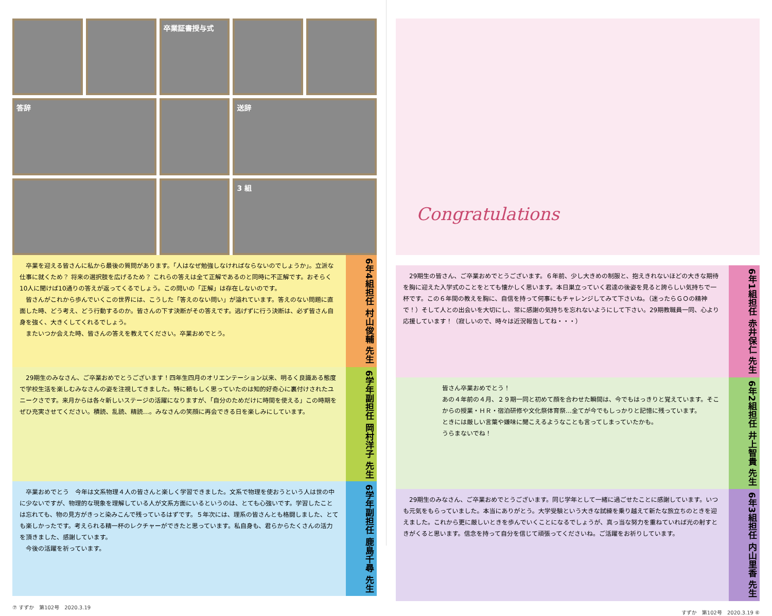卒業証書授与式
答辞
送辞
3 組
　卒業を迎える皆さんに私から最後の質問があります。「人はなぜ勉強しなければならないのでしょうか」。立派な仕事に就くため？ 将来の選択肢を広げるため？ これらの答えは全て正解であるのと同時に不正解です。おそらく10人に聞けば10通りの答えが返ってくるでしょう。この問いの「正解」は存在しないのです。
　皆さんがこれから歩んでいくこの世界には、こうした「答えのない問い」が溢れています。答えのない問題に直面した時、どう考え、どう行動するのか。皆さんの下す決断がその答えです。逃げずに行う決断は、必ず皆さん自身を強く、大きくしてくれるでしょう。
　またいつか会えた時、皆さんの答えを教えてください。卒業おめでとう。
6年4組担任 村山俊輔 先生
　29期生のみなさん、ご卒業おめでとうございます！四年生四月のオリエンテーション以来、明るく良識ある態度で学校生活を楽しむみなさんの姿を注視してきました。特に頼もしく思っていたのは知的好奇心に裏付けされたユニークさです。来月からは各々新しいステージの活躍になりますが、「自分のためだけに時間を使える」この時期をぜひ充実させてください。積読、乱読、精読…。みなさんの笑顔に再会できる日を楽しみにしています。
6学年副担任 岡村洋子 先生
　卒業おめでとう　今年は文系物理４人の皆さんと楽しく学習できました。文系で物理を使おうという人は世の中に少ないですが、物理的な現象を理解している人が文系方面にいるというのは、とても心強いです。学習したことは忘れても、物の見方がきっと染みこんで残っているはずです。５年次には、理系の皆さんとも格闘しました、とても楽しかったです。考えられる精一杯のレクチャーができたと思っています。私自身も、君らからたくさんの活力を頂きました、感謝しています。
　今後の活躍を祈っています。
6学年副担任 鹿島千尋 先生
⑦ すずか　第102号　2020.3.19
Congratulations
　29期生の皆さん、ご卒業おめでとうございます。６年前、少し大きめの制服と、抱えきれないほどの大きな期待を胸に迎えた入学式のことをとても懐かしく思います。本日巣立っていく君達の後姿を見ると誇らしい気持ちで一杯です。この６年間の教えを胸に、自信を持って何事にもチャレンジしてみて下さいね。（迷ったらＧＯの精神で！）そして人との出会いを大切にし、常に感謝の気持ちを忘れないようにして下さい。29期教職員一同、心より応援しています！（寂しいので、時々は近況報告してね・・・）
6年1組担任 赤井保仁 先生
皆さん卒業おめでとう！
あの４年前の４月、２９期一同と初めて顔を合わせた瞬間は、今でもはっきりと覚えています。そこからの授業・ＨＲ・宿泊研修や文化祭体育祭…全てが今でもしっかりと記憶に残っています。
ときには厳しい言葉や嫌味に聞こえるようなことも言ってしまっていたかも。
うらまないでね！
6年2組担任 井上智貴 先生
　29期生のみなさん、ご卒業おめでとうございます。同じ学年として一緒に過ごせたことに感謝しています。いつも元気をもらっていました。本当にありがとう。大学受験という大きな試練を乗り越えて新たな旅立ちのときを迎えました。これから更に厳しいときを歩んでいくことになるでしょうが、真っ当な努力を重ねていれば光の射すときがくると思います。信念を持って自分を信じて頑張ってくださいね。ご活躍をお祈りしています。
6年3組担任 内山里香 先生
すずか　第102号　2020.3.19 ⑥